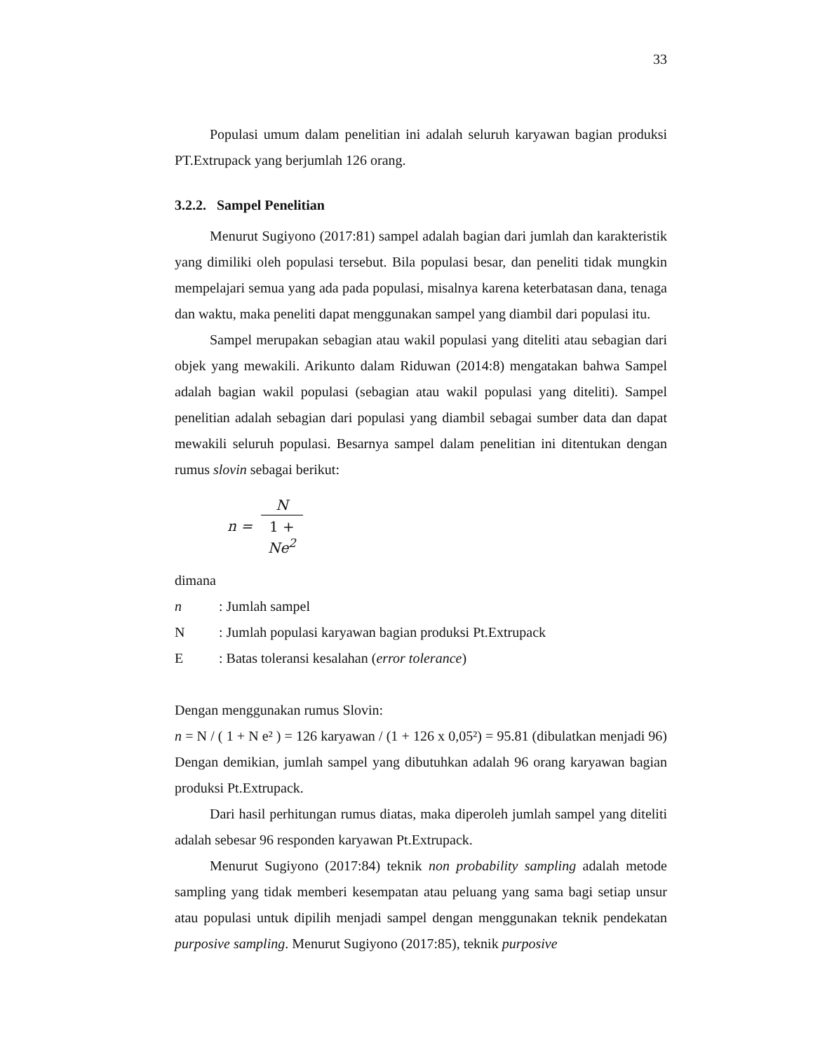33
Populasi umum dalam penelitian ini adalah seluruh karyawan bagian produksi PT.Extrupack yang berjumlah 126 orang.
3.2.2. Sampel Penelitian
Menurut Sugiyono (2017:81) sampel adalah bagian dari jumlah dan karakteristik yang dimiliki oleh populasi tersebut. Bila populasi besar, dan peneliti tidak mungkin mempelajari semua yang ada pada populasi, misalnya karena keterbatasan dana, tenaga dan waktu, maka peneliti dapat menggunakan sampel yang diambil dari populasi itu.
Sampel merupakan sebagian atau wakil populasi yang diteliti atau sebagian dari objek yang mewakili. Arikunto dalam Riduwan (2014:8) mengatakan bahwa Sampel adalah bagian wakil populasi (sebagian atau wakil populasi yang diteliti). Sampel penelitian adalah sebagian dari populasi yang diambil sebagai sumber data dan dapat mewakili seluruh populasi. Besarnya sampel dalam penelitian ini ditentukan dengan rumus slovin sebagai berikut:
n = N 1 +
Ne<sup>2</sup>
dimana
n: Jumlah sampel
N: Jumlah populasi karyawan bagian produksi Pt.Extrupack
E: Batas toleransi kesalahan (error tolerance)
Dengan menggunakan rumus Slovin:
n = N / ( 1 + N e² ) = 126 karyawan / (1 + 126 x 0,05²) = 95.81 (dibulatkan menjadi 96) Dengan demikian, jumlah sampel yang dibutuhkan adalah 96 orang karyawan bagian produksi Pt.Extrupack.
Dari hasil perhitungan rumus diatas, maka diperoleh jumlah sampel yang diteliti adalah sebesar 96 responden karyawan Pt.Extrupack.
Menurut Sugiyono (2017:84) teknik non probability sampling adalah metode sampling yang tidak memberi kesempatan atau peluang yang sama bagi setiap unsur atau populasi untuk dipilih menjadi sampel dengan menggunakan teknik pendekatan purposive sampling. Menurut Sugiyono (2017:85), teknik purposive